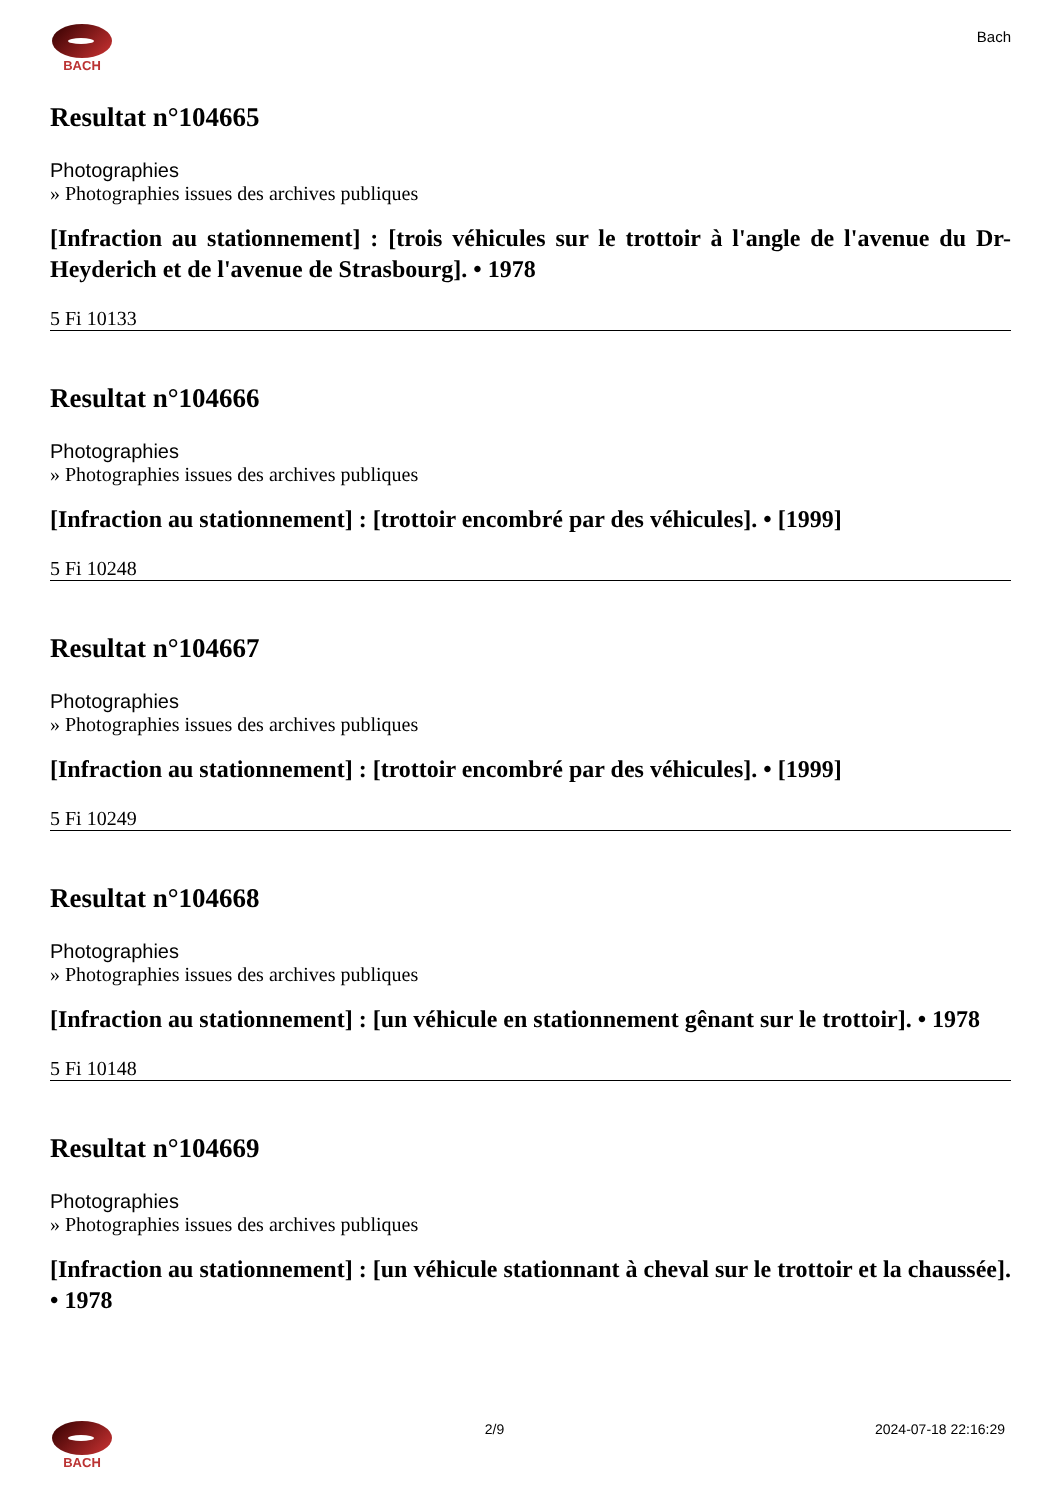BACH
Bach
Resultat n°104665
Photographies
» Photographies issues des archives publiques
[Infraction au stationnement] : [trois véhicules sur le trottoir à l'angle de l'avenue du Dr-Heyderich et de l'avenue de Strasbourg]. • 1978
5 Fi 10133
Resultat n°104666
Photographies
» Photographies issues des archives publiques
[Infraction au stationnement] : [trottoir encombré par des véhicules]. • [1999]
5 Fi 10248
Resultat n°104667
Photographies
» Photographies issues des archives publiques
[Infraction au stationnement] : [trottoir encombré par des véhicules]. • [1999]
5 Fi 10249
Resultat n°104668
Photographies
» Photographies issues des archives publiques
[Infraction au stationnement] : [un véhicule en stationnement gênant sur le trottoir]. • 1978
5 Fi 10148
Resultat n°104669
Photographies
» Photographies issues des archives publiques
[Infraction au stationnement] : [un véhicule stationnant à cheval sur le trottoir et la chaussée]. • 1978
BACH 2/9 2024-07-18 22:16:29